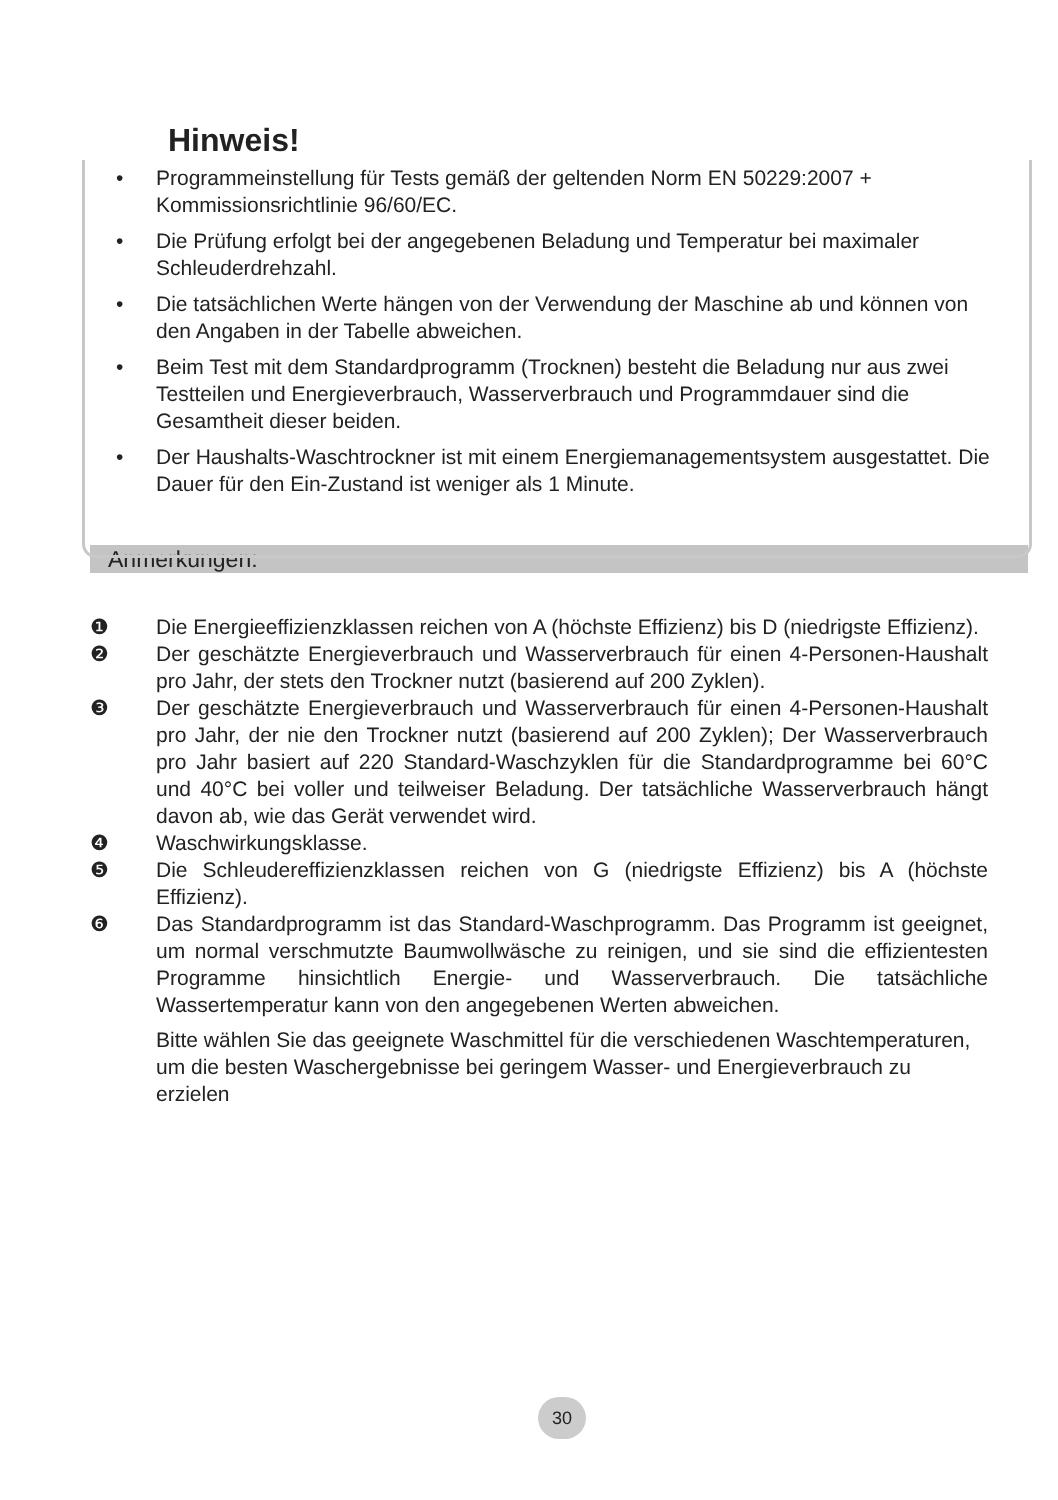Hinweis!
• Programmeinstellung für Tests gemäß der geltenden Norm EN 50229:2007 + Kommissionsrichtlinie 96/60/EC.
• Die Prüfung erfolgt bei der angegebenen Beladung und Temperatur bei maximaler Schleuderdrehzahl.
• Die tatsächlichen Werte hängen von der Verwendung der Maschine ab und können von den Angaben in der Tabelle abweichen.
• Beim Test mit dem Standardprogramm (Trocknen) besteht die Beladung nur aus zwei Testteilen und Energieverbrauch, Wasserverbrauch und Programmdauer sind die Gesamtheit dieser beiden.
• Der Haushalts-Waschtrockner ist mit einem Energiemanagementsystem ausgestattet. Die Dauer für den Ein-Zustand ist weniger als 1 Minute.
Anmerkungen:
❶ Die Energieeffizienzklassen reichen von A (höchste Effizienz) bis D (niedrigste Effizienz).
❷ Der geschätzte Energieverbrauch und Wasserverbrauch für einen 4-Personen-Haushalt pro Jahr, der stets den Trockner nutzt (basierend auf 200 Zyklen).
❸ Der geschätzte Energieverbrauch und Wasserverbrauch für einen 4-Personen-Haushalt pro Jahr, der nie den Trockner nutzt (basierend auf 200 Zyklen); Der Wasserverbrauch pro Jahr basiert auf 220 Standard-Waschzyklen für die Standardprogramme bei 60°C und 40°C bei voller und teilweiser Beladung. Der tatsächliche Wasserverbrauch hängt davon ab, wie das Gerät verwendet wird.
❹ Waschwirkungsklasse.
❺ Die Schleudereffizienzklassen reichen von G (niedrigste Effizienz) bis A (höchste Effizienz).
❻ Das Standardprogramm ist das Standard-Waschprogramm. Das Programm ist geeignet, um normal verschmutzte Baumwollwäsche zu reinigen, und sie sind die effizientesten Programme hinsichtlich Energie- und Wasserverbrauch. Die tatsächliche Wassertemperatur kann von den angegebenen Werten abweichen.
Bitte wählen Sie das geeignete Waschmittel für die verschiedenen Waschtemperaturen, um die besten Waschergebnisse bei geringem Wasser- und Energieverbrauch zu erzielen
30